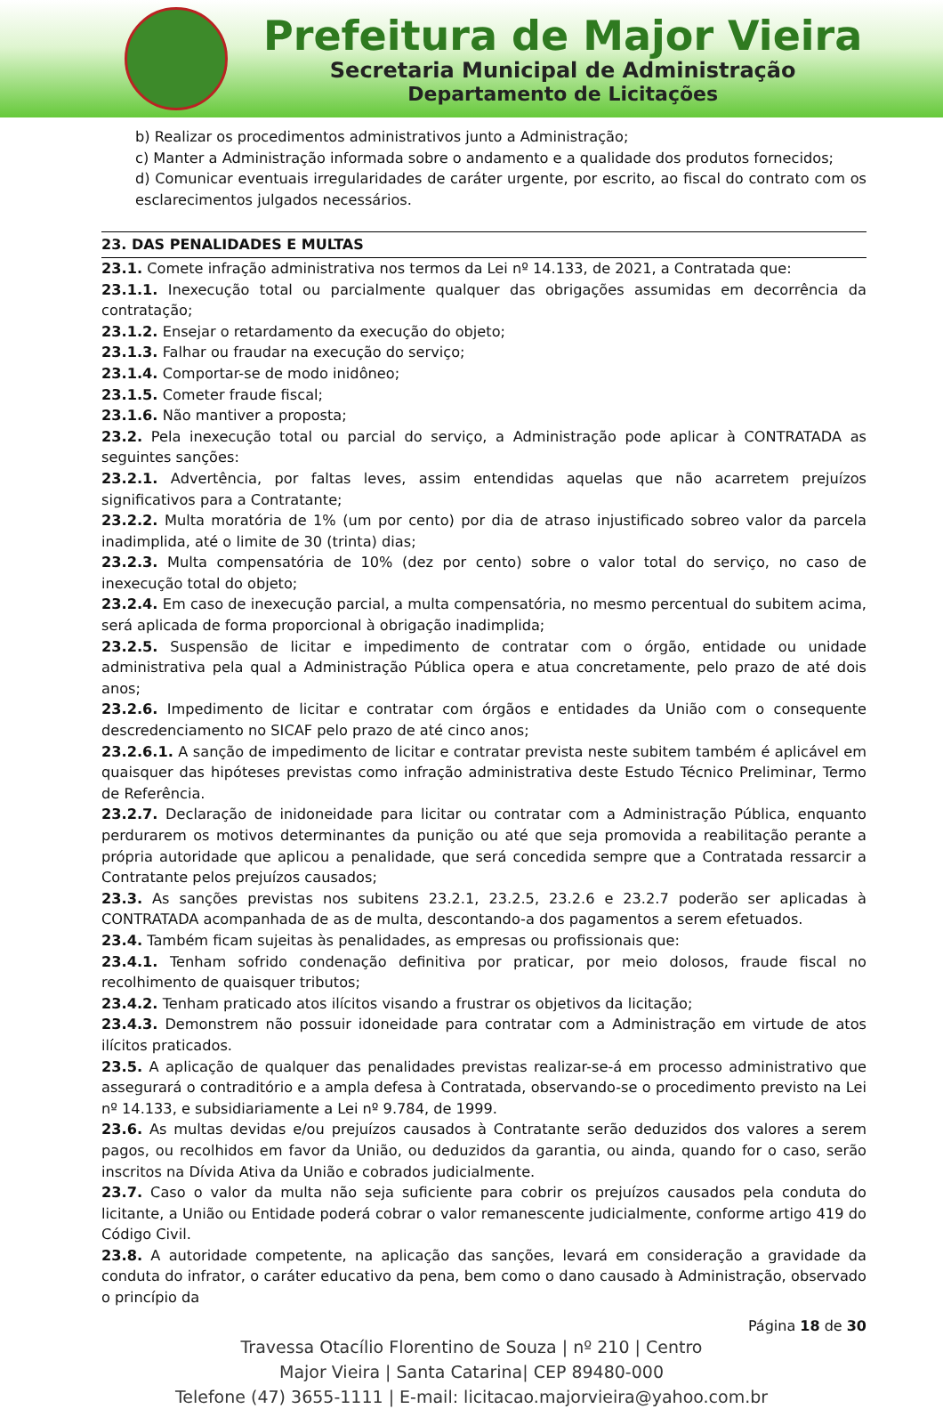Prefeitura de Major Vieira
Secretaria Municipal de Administração
Departamento de Licitações
b) Realizar os procedimentos administrativos junto a Administração;
c) Manter a Administração informada sobre o andamento e a qualidade dos produtos fornecidos;
d) Comunicar eventuais irregularidades de caráter urgente, por escrito, ao fiscal do contrato com os esclarecimentos julgados necessários.
23. DAS PENALIDADES E MULTAS
23.1. Comete infração administrativa nos termos da Lei nº 14.133, de 2021, a Contratada que:
23.1.1. Inexecução total ou parcialmente qualquer das obrigações assumidas em decorrência da contratação;
23.1.2. Ensejar o retardamento da execução do objeto;
23.1.3. Falhar ou fraudar na execução do serviço;
23.1.4. Comportar-se de modo inidôneo;
23.1.5. Cometer fraude fiscal;
23.1.6. Não mantiver a proposta;
23.2. Pela inexecução total ou parcial do serviço, a Administração pode aplicar à CONTRATADA as seguintes sanções:
23.2.1. Advertência, por faltas leves, assim entendidas aquelas que não acarretem prejuízos significativos para a Contratante;
23.2.2. Multa moratória de 1% (um por cento) por dia de atraso injustificado sobreo valor da parcela inadimplida, até o limite de 30 (trinta) dias;
23.2.3. Multa compensatória de 10% (dez por cento) sobre o valor total do serviço, no caso de inexecução total do objeto;
23.2.4. Em caso de inexecução parcial, a multa compensatória, no mesmo percentual do subitem acima, será aplicada de forma proporcional à obrigação inadimplida;
23.2.5. Suspensão de licitar e impedimento de contratar com o órgão, entidade ou unidade administrativa pela qual a Administração Pública opera e atua concretamente, pelo prazo de até dois anos;
23.2.6. Impedimento de licitar e contratar com órgãos e entidades da União com o consequente descredenciamento no SICAF pelo prazo de até cinco anos;
23.2.6.1. A sanção de impedimento de licitar e contratar prevista neste subitem também é aplicável em quaisquer das hipóteses previstas como infração administrativa deste Estudo Técnico Preliminar, Termo de Referência.
23.2.7. Declaração de inidoneidade para licitar ou contratar com a Administração Pública, enquanto perdurarem os motivos determinantes da punição ou até que seja promovida a reabilitação perante a própria autoridade que aplicou a penalidade, que será concedida sempre que a Contratada ressarcir a Contratante pelos prejuízos causados;
23.3. As sanções previstas nos subitens 23.2.1, 23.2.5, 23.2.6 e 23.2.7 poderão ser aplicadas à CONTRATADA acompanhada de as de multa, descontando-a dos pagamentos a serem efetuados.
23.4. Também ficam sujeitas às penalidades, as empresas ou profissionais que:
23.4.1. Tenham sofrido condenação definitiva por praticar, por meio dolosos, fraude fiscal no recolhimento de quaisquer tributos;
23.4.2. Tenham praticado atos ilícitos visando a frustrar os objetivos da licitação;
23.4.3. Demonstrem não possuir idoneidade para contratar com a Administração em virtude de atos ilícitos praticados.
23.5. A aplicação de qualquer das penalidades previstas realizar-se-á em processo administrativo que assegurará o contraditório e a ampla defesa à Contratada, observando-se o procedimento previsto na Lei nº 14.133, e subsidiariamente a Lei nº 9.784, de 1999.
23.6. As multas devidas e/ou prejuízos causados à Contratante serão deduzidos dos valores a serem pagos, ou recolhidos em favor da União, ou deduzidos da garantia, ou ainda, quando for o caso, serão inscritos na Dívida Ativa da União e cobrados judicialmente.
23.7. Caso o valor da multa não seja suficiente para cobrir os prejuízos causados pela conduta do licitante, a União ou Entidade poderá cobrar o valor remanescente judicialmente, conforme artigo 419 do Código Civil.
23.8. A autoridade competente, na aplicação das sanções, levará em consideração a gravidade da conduta do infrator, o caráter educativo da pena, bem como o dano causado à Administração, observado o princípio da
Página 18 de 30
Travessa Otacílio Florentino de Souza | nº 210 | Centro
Major Vieira | Santa Catarina| CEP 89480-000
Telefone (47) 3655-1111 | E-mail: licitacao.majorvieira@yahoo.com.br